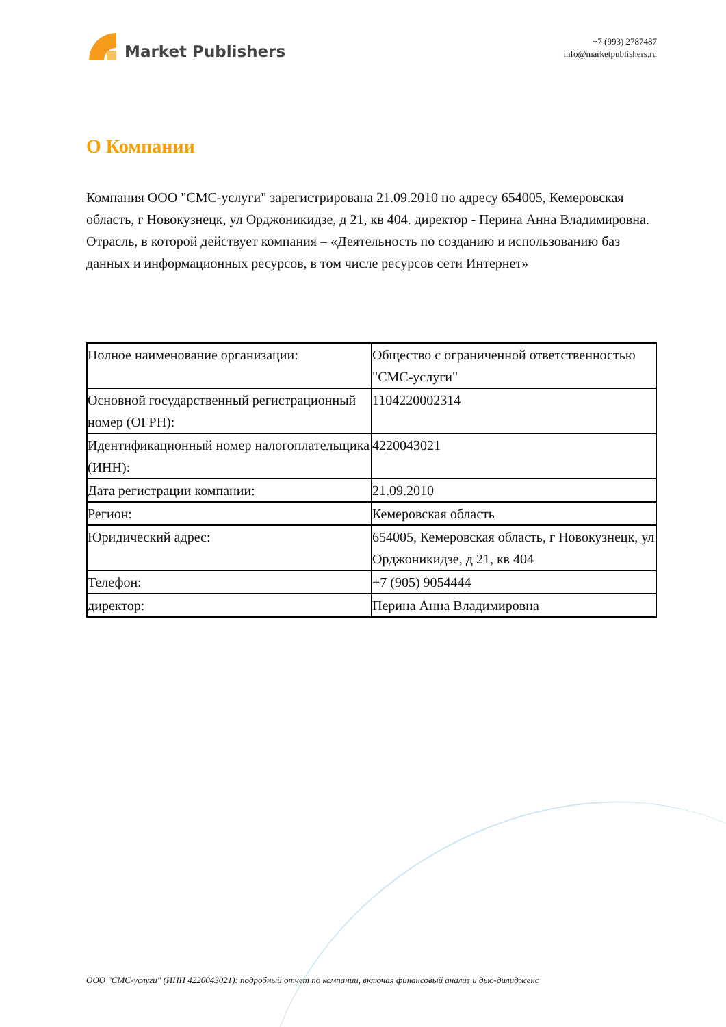Market Publishers
+7 (993) 2787487
info@marketpublishers.ru
О Компании
Компания ООО "СМС-услуги" зарегистрирована 21.09.2010 по адресу 654005, Кемеровская область, г Новокузнецк, ул Орджоникидзе, д 21, кв 404. директор - Перина Анна Владимировна. Отрасль, в которой действует компания – «Деятельность по созданию и использованию баз данных и информационных ресурсов, в том числе ресурсов сети Интернет»
| Полное наименование организации: | Общество с ограниченной ответственностью "СМС-услуги" |
| Основной государственный регистрационный номер (ОГРН): | 1104220002314 |
| Идентификационный номер налогоплательщика (ИНН): | 4220043021 |
| Дата регистрации компании: | 21.09.2010 |
| Регион: | Кемеровская область |
| Юридический адрес: | 654005, Кемеровская область, г Новокузнецк, ул Орджоникидзе, д 21, кв 404 |
| Телефон: | +7 (905) 9054444 |
| директор: | Перина Анна Владимировна |
ООО "СМС-услуги" (ИНН 4220043021): подробный отчет по компании, включая финансовый анализ и дью-дилидженс